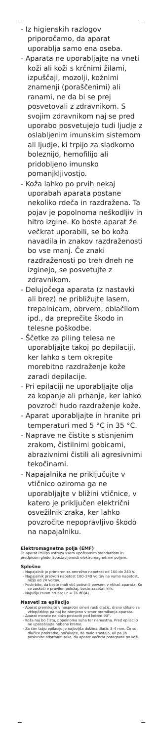- Iz higienskih razlogov priporočamo, da aparat uporablja samo ena oseba.
- Aparata ne uporabljajte na vneti koži ali koži s krčnimi žilami, izpuščaji, mozolji, kožnimi znamenji (poraščenimi) ali ranami, ne da bi se prej posvetovali z zdravnikom. S svojim zdravnikom naj se pred uporabo posvetujejo tudi ljudje z oslabljenim imunskim sistemom ali ljudje, ki trpijo za sladkorno boleznijo, hemofilijo ali pridobljeno imunsko pomanjkljivostjo.
- Koža lahko po prvih nekaj uporabah aparata postane nekoliko rdeča in razdražena. Ta pojav je popolnoma neškodljiv in hitro izgine. Ko boste aparat že večkrat uporabili, se bo koža navadila in znakov razdraženosti bo vse manj. Če znaki razdraženosti po treh dneh ne izginejo, se posvetujte z zdravnikom.
- Delujočega aparata (z nastavki ali brez) ne približujte lasem, trepalnicam, obrvem, oblačilom ipd., da preprečite škodo in telesne poškodbe.
- Ščetke za piling telesa ne uporabljajte takoj po depilaciji, ker lahko s tem okrepite morebitno razdraženje kože zaradi depilacije.
- Pri epilaciji ne uporabljajte olja za kopanje ali prhanje, ker lahko povzroči hudo razdraženje kože.
- Aparat uporabljajte in hranite pri temperaturi med 5 °C in 35 °C.
- Naprave ne čistite s stisnjenim zrakom, čistilnimi gobicami, abrazivnimi čistili ali agresivnimi tekočinami.
- Napajalnika ne priključujte v vtičnico oziroma ga ne uporabljajte v bližini vtičnice, v katero je priključen električni osvežilnik zraka, ker lahko povzročite nepopravljivo škodo na napajalniku.
Elektromagnetna polja (EMF)
Ta aparat Philips ustreza vsem upoštevnim standardom in predpisom glede izpostavljenosti elektromagnetnim poljem.
Splošno
- Napajalnik je primeren za omrežno napetost od 100 do 240 V.
- Napajalnik pretvori napetost 100–240 voltov na varno napetost, nižjo od 24 voltov.
- Poskrbite, da boste mali vtič potisnili povsem v vtikač aparata. Ko se zaskoči v pravilen položaj, boste zaslišali klik.
- Najvišja raven hrupa: Lc = 76 dB(A).
Nasveti za epilacijo
- Aparat premikajte v nasprotni smeri rasti dlačic, drsno stikalo za vklop/izklop pa naj bo obrnjeno v smer premikanja aparata.
- Aparat morate na kožo postaviti pod kotom 90°.
- Koža naj bo čista, popolnoma suha ter nemastna. Pred epilacijo ne uporabljajte nobene kreme.
- Za čim lažjo epilacijo je najboljša dolžina dlačic 3–4 mm. Če so dlačice prekratke, počakajte, da malo zrastejo, ali pa jih poskusite odstraniti tako, da aparat večkrat potegnete po koži.